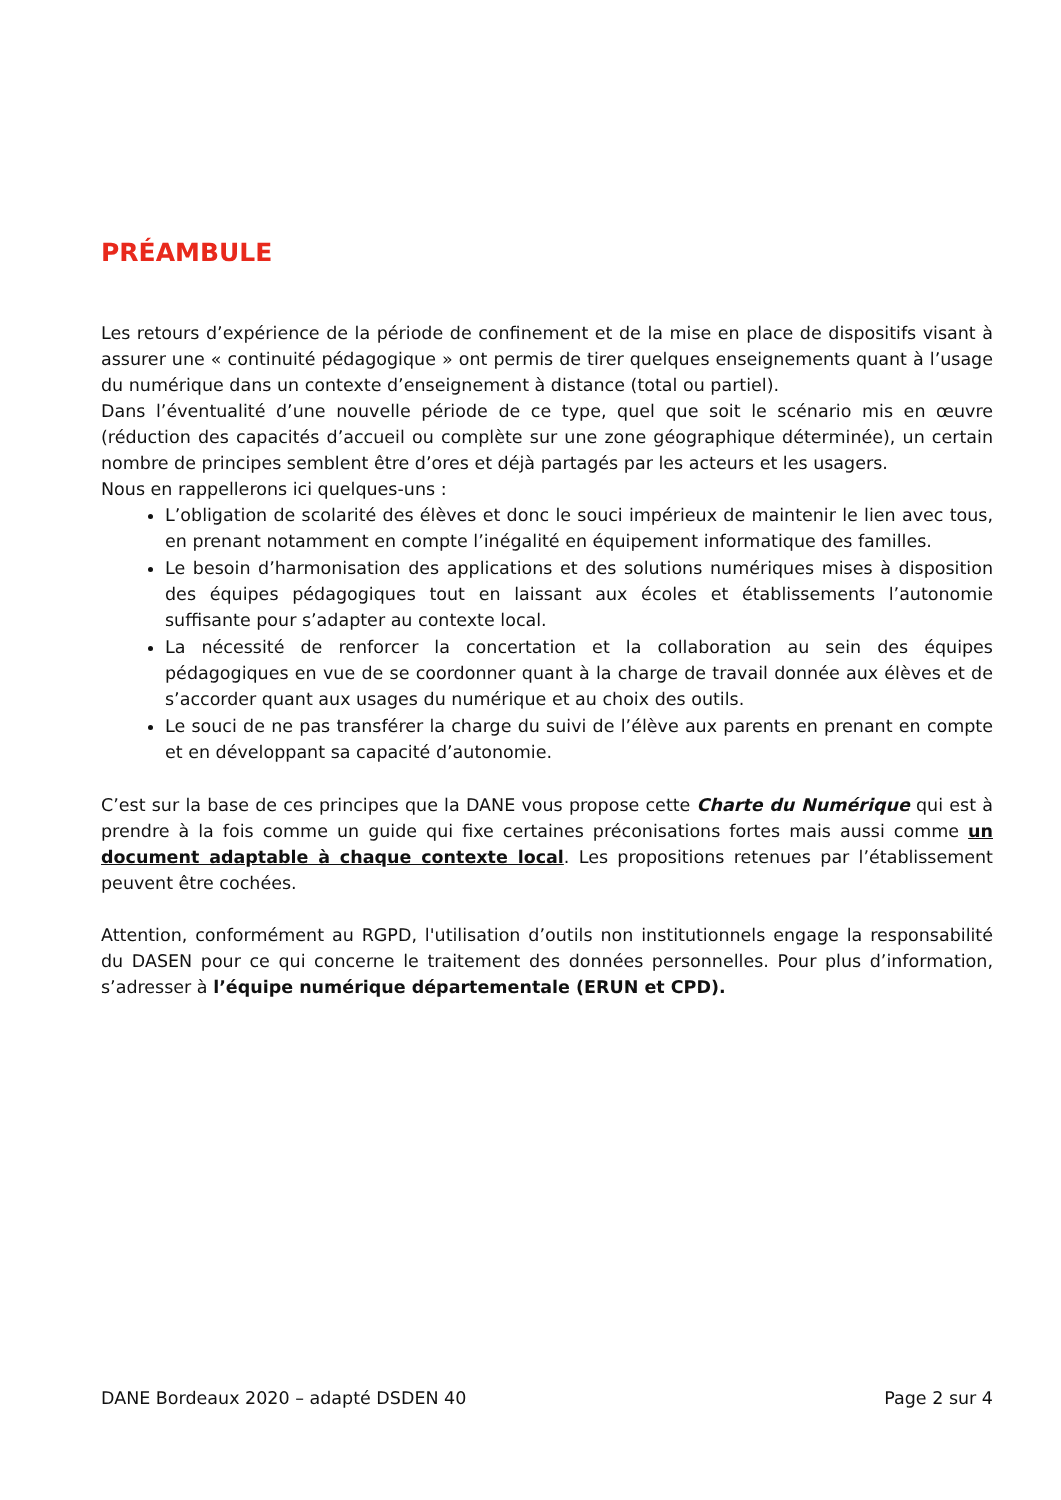PRÉAMBULE
Les retours d’expérience de la période de confinement et de la mise en place de dispositifs visant à assurer une « continuité pédagogique » ont permis de tirer quelques enseignements quant à l’usage du numérique dans un contexte d’enseignement à distance (total ou partiel).
Dans l’éventualité d’une nouvelle période de ce type, quel que soit le scénario mis en œuvre (réduction des capacités d’accueil ou complète sur une zone géographique déterminée), un certain nombre de principes semblent être d’ores et déjà partagés par les acteurs et les usagers.
Nous en rappellerons ici quelques-uns :
L’obligation de scolarité des élèves et donc le souci impérieux de maintenir le lien avec tous, en prenant notamment en compte l’inégalité en équipement informatique des familles.
Le besoin d’harmonisation des applications et des solutions numériques mises à disposition des équipes pédagogiques tout en laissant aux écoles et établissements l’autonomie suffisante pour s’adapter au contexte local.
La nécessité de renforcer la concertation et la collaboration au sein des équipes pédagogiques en vue de se coordonner quant à la charge de travail donnée aux élèves et de s’accorder quant aux usages du numérique et au choix des outils.
Le souci de ne pas transférer la charge du suivi de l’élève aux parents en prenant en compte et en développant sa capacité d’autonomie.
C’est sur la base de ces principes que la DANE vous propose cette Charte du Numérique qui est à prendre à la fois comme un guide qui fixe certaines préconisations fortes mais aussi comme un document adaptable à chaque contexte local. Les propositions retenues par l’établissement peuvent être cochées.
Attention, conformément au RGPD, l'utilisation d’outils non institutionnels engage la responsabilité du DASEN pour ce qui concerne le traitement des données personnelles. Pour plus d’information, s’adresser à l’équipe numérique départementale (ERUN et CPD).
DANE Bordeaux 2020 – adapté DSDEN 40 Page 2 sur 4